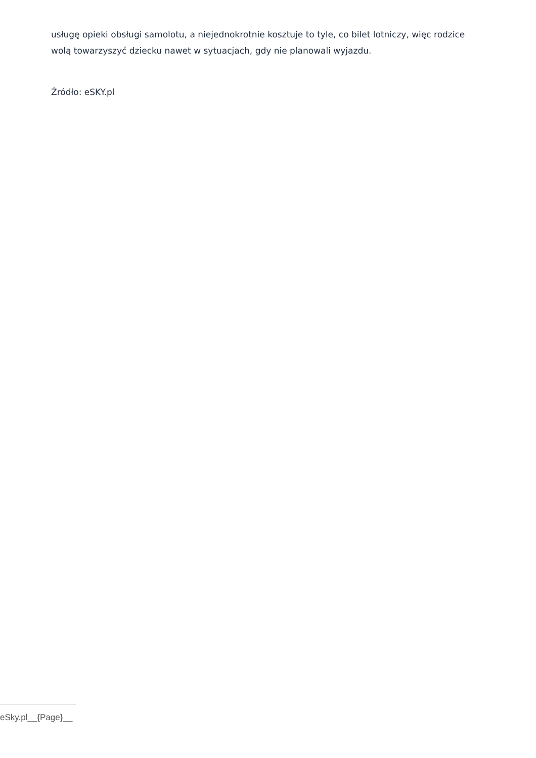usługę opieki obsługi samolotu, a niejednokrotnie kosztuje to tyle, co bilet lotniczy, więc rodzice wolą towarzyszyć dziecku nawet w sytuacjach, gdy nie planowali wyjazdu.
Źródło: eSKY.pl
eSky.pl__{Page}__